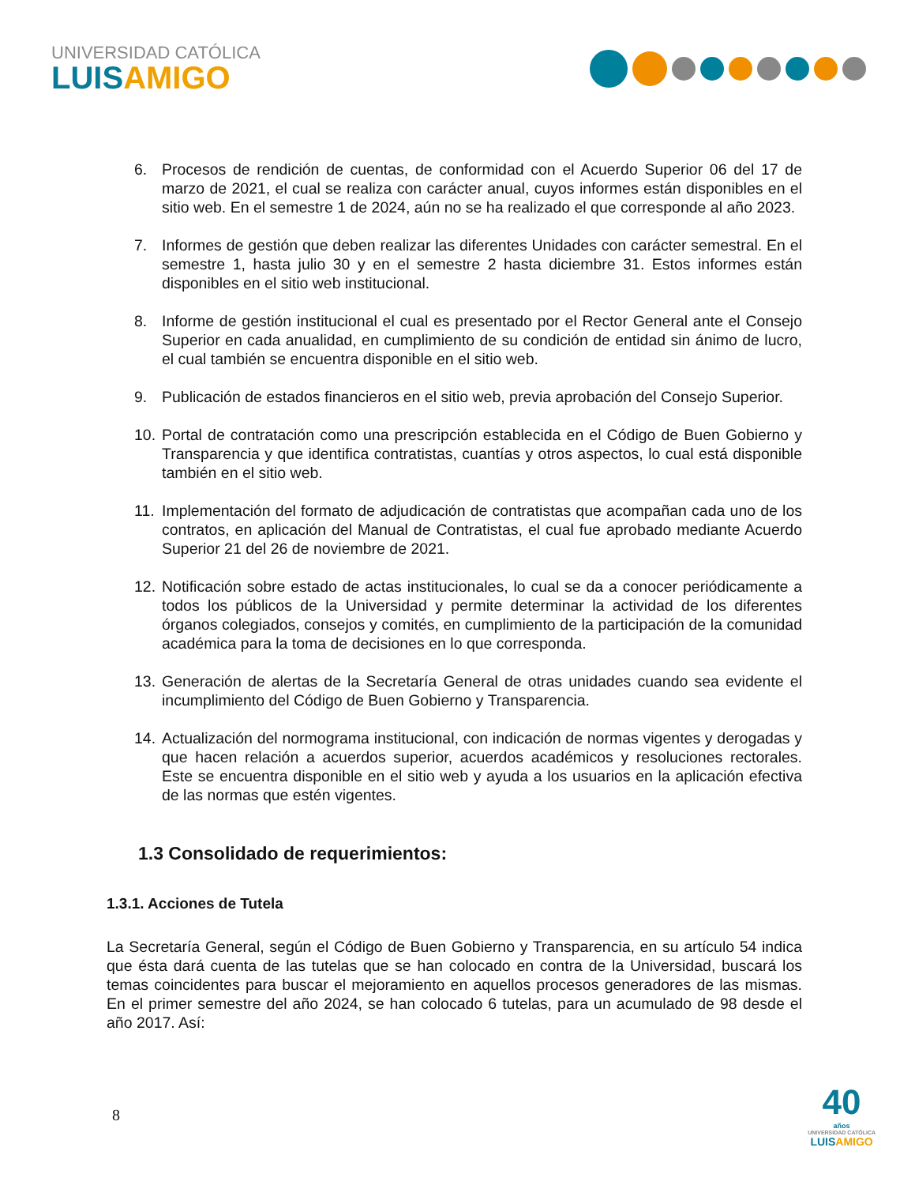UNIVERSIDAD CATÓLICA
LUIS AMIGO
6. Procesos de rendición de cuentas, de conformidad con el Acuerdo Superior 06 del 17 de marzo de 2021, el cual se realiza con carácter anual, cuyos informes están disponibles en el sitio web. En el semestre 1 de 2024, aún no se ha realizado el que corresponde al año 2023.
7. Informes de gestión que deben realizar las diferentes Unidades con carácter semestral. En el semestre 1, hasta julio 30 y en el semestre 2 hasta diciembre 31. Estos informes están disponibles en el sitio web institucional.
8. Informe de gestión institucional el cual es presentado por el Rector General ante el Consejo Superior en cada anualidad, en cumplimiento de su condición de entidad sin ánimo de lucro, el cual también se encuentra disponible en el sitio web.
9. Publicación de estados financieros en el sitio web, previa aprobación del Consejo Superior.
10. Portal de contratación como una prescripción establecida en el Código de Buen Gobierno y Transparencia y que identifica contratistas, cuantías y otros aspectos, lo cual está disponible también en el sitio web.
11. Implementación del formato de adjudicación de contratistas que acompañan cada uno de los contratos, en aplicación del Manual de Contratistas, el cual fue aprobado mediante Acuerdo Superior 21 del 26 de noviembre de 2021.
12. Notificación sobre estado de actas institucionales, lo cual se da a conocer periódicamente a todos los públicos de la Universidad y permite determinar la actividad de los diferentes órganos colegiados, consejos y comités, en cumplimiento de la participación de la comunidad académica para la toma de decisiones en lo que corresponda.
13. Generación de alertas de la Secretaría General de otras unidades cuando sea evidente el incumplimiento del Código de Buen Gobierno y Transparencia.
14. Actualización del normograma institucional, con indicación de normas vigentes y derogadas y que hacen relación a acuerdos superior, acuerdos académicos y resoluciones rectorales. Este se encuentra disponible en el sitio web y ayuda a los usuarios en la aplicación efectiva de las normas que estén vigentes.
1.3 Consolidado de requerimientos:
1.3.1. Acciones de Tutela
La Secretaría General, según el Código de Buen Gobierno y Transparencia, en su artículo 54 indica que ésta dará cuenta de las tutelas que se han colocado en contra de la Universidad, buscará los temas coincidentes para buscar el mejoramiento en aquellos procesos generadores de las mismas. En el primer semestre del año 2024, se han colocado 6 tutelas, para un acumulado de 98 desde el año 2017. Así:
8
40
años
UNIVERSIDAD CATÓLICA
LUISAMIGO